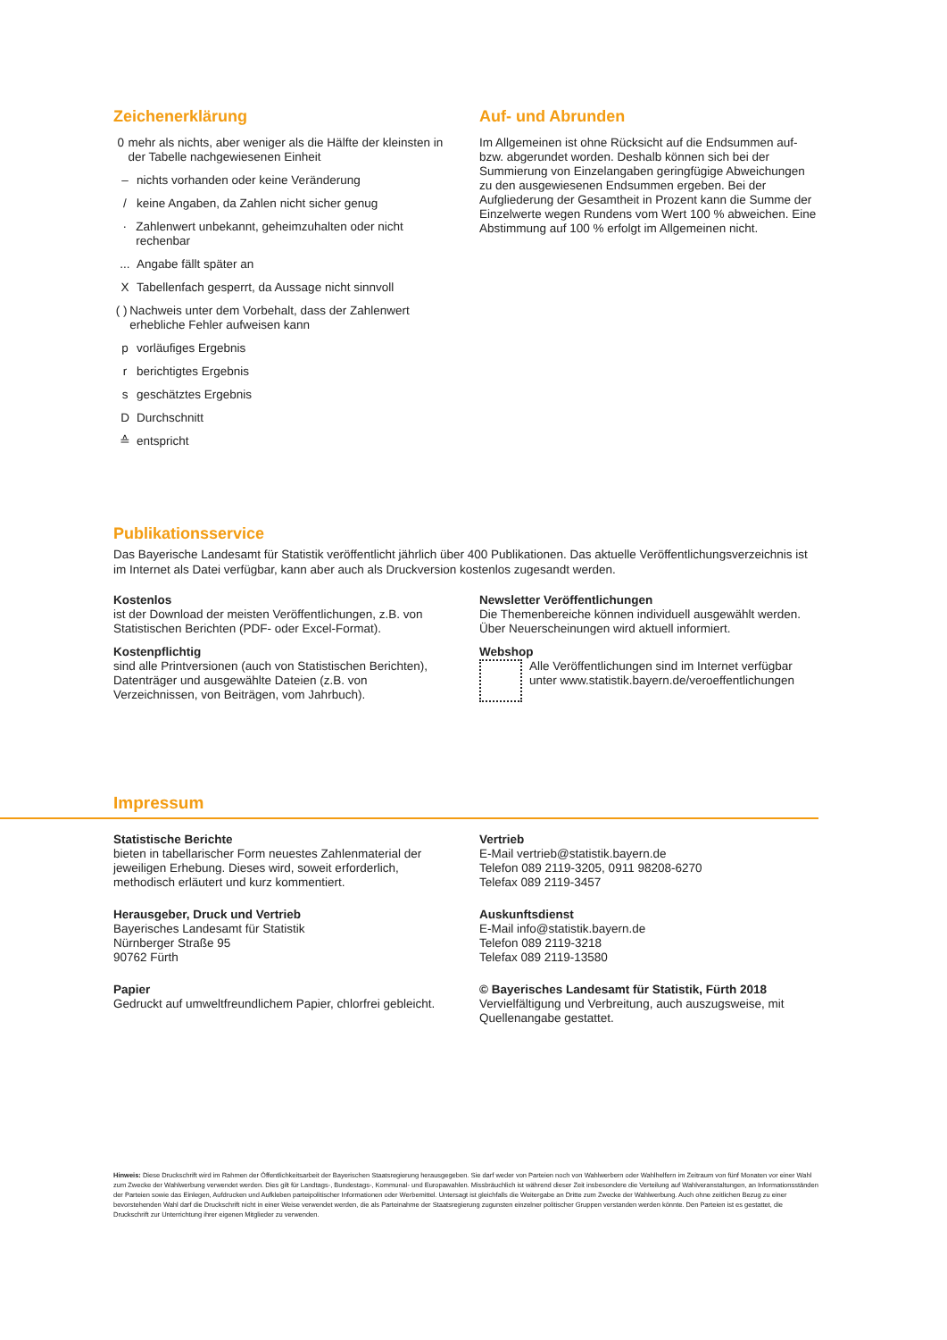Zeichenerklärung
0 mehr als nichts, aber weniger als die Hälfte der kleinsten in der Tabelle nachgewiesenen Einheit
– nichts vorhanden oder keine Veränderung
/ keine Angaben, da Zahlen nicht sicher genug
· Zahlenwert unbekannt, geheimzuhalten oder nicht rechenbar
... Angabe fällt später an
X Tabellenfach gesperrt, da Aussage nicht sinnvoll
( ) Nachweis unter dem Vorbehalt, dass der Zahlenwert erhebliche Fehler aufweisen kann
p vorläufiges Ergebnis
r berichtigtes Ergebnis
s geschätztes Ergebnis
D Durchschnitt
≙ entspricht
Auf- und Abrunden
Im Allgemeinen ist ohne Rücksicht auf die Endsummen auf- bzw. abgerundet worden. Deshalb können sich bei der Summierung von Einzelangaben geringfügige Abweichungen zu den ausgewiesenen Endsummen ergeben. Bei der Aufgliederung der Gesamtheit in Prozent kann die Summe der Einzelwerte wegen Rundens vom Wert 100 % abweichen. Eine Abstimmung auf 100 % erfolgt im Allgemeinen nicht.
Publikationsservice
Das Bayerische Landesamt für Statistik veröffentlicht jährlich über 400 Publikationen. Das aktuelle Veröffentlichungsverzeichnis ist im Internet als Datei verfügbar, kann aber auch als Druckversion kostenlos zugesandt werden.
Kostenlos
ist der Download der meisten Veröffentlichungen, z.B. von Statistischen Berichten (PDF- oder Excel-Format).
Kostenpflichtig
sind alle Printversionen (auch von Statistischen Berichten), Datenträger und ausgewählte Dateien (z.B. von Verzeichnissen, von Beiträgen, vom Jahrbuch).
Newsletter Veröffentlichungen
Die Themenbereiche können individuell ausgewählt werden. Über Neuerscheinungen wird aktuell informiert.
Webshop
Alle Veröffentlichungen sind im Internet verfügbar unter www.statistik.bayern.de/veroeffentlichungen
Impressum
Statistische Berichte
bieten in tabellarischer Form neuestes Zahlenmaterial der jeweiligen Erhebung. Dieses wird, soweit erforderlich, methodisch erläutert und kurz kommentiert.
Herausgeber, Druck und Vertrieb
Bayerisches Landesamt für Statistik
Nürnberger Straße 95
90762 Fürth
Papier
Gedruckt auf umweltfreundlichem Papier, chlorfrei gebleicht.
Vertrieb
E-Mail vertrieb@statistik.bayern.de
Telefon 089 2119-3205, 0911 98208-6270
Telefax 089 2119-3457
Auskunftsdienst
E-Mail info@statistik.bayern.de
Telefon 089 2119-3218
Telefax 089 2119-13580
© Bayerisches Landesamt für Statistik, Fürth 2018
Vervielfältigung und Verbreitung, auch auszugsweise, mit Quellenangabe gestattet.
Hinweis: Diese Druckschrift wird im Rahmen der Öffentlichkeitsarbeit der Bayerischen Staatsregierung herausgegeben. Sie darf weder von Parteien noch von Wahlwerbern oder Wahlhelfern im Zeitraum von fünf Monaten vor einer Wahl zum Zwecke der Wahlwerbung verwendet werden. Dies gilt für Landtags-, Bundestags-, Kommunal- und Europawahlen. Missbräuchlich ist während dieser Zeit insbesondere die Verteilung auf Wahlveranstaltungen, an Informationsständen der Parteien sowie das Einlegen, Aufdrucken und Aufkleben parteipolitischer Informationen oder Werbemittel. Untersagt ist gleichfalls die Weitergabe an Dritte zum Zwecke der Wahlwerbung. Auch ohne zeitlichen Bezug zu einer bevorstehenden Wahl darf die Druckschrift nicht in einer Weise verwendet werden, die als Parteinahme der Staatsregierung zugunsten einzelner politischer Gruppen verstanden werden könnte. Den Parteien ist es gestattet, die Druckschrift zur Unterrichtung ihrer eigenen Mitglieder zu verwenden.